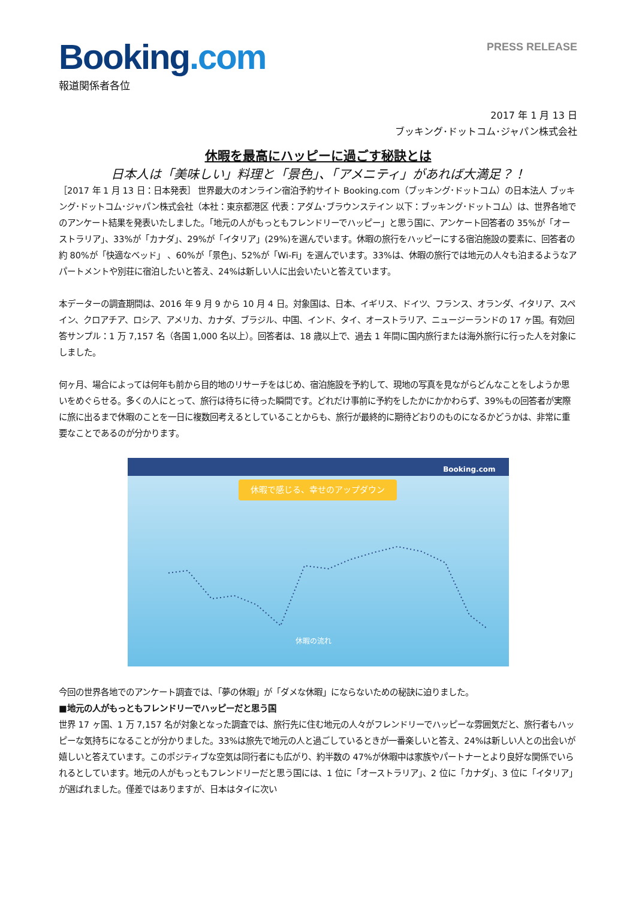Booking.com
PRESS RELEASE
報道関係者各位
2017 年 1 月 13 日
ブッキング･ドットコム･ジャパン株式会社
休暇を最高にハッピーに過ごす秘訣とは
日本人は「美味しい」料理と「景色」、「アメニティ」があれば大満足？！
［2017 年 1 月 13 日：日本発表］ 世界最大のオンライン宿泊予約サイト Booking.com（ブッキング･ドットコム）の日本法人 ブッキング･ドットコム･ジャパン株式会社（本社：東京都港区 代表：アダム･ブラウンステイン 以下：ブッキング･ドットコム）は、世界各地でのアンケート結果を発表いたしました。「地元の人がもっともフレンドリーでハッピー」と思う国に、アンケート回答者の 35%が「オーストラリア」、33%が「カナダ」、29%が「イタリア」(29%)を選んでいます。休暇の旅行をハッピーにする宿泊施設の要素に、回答者の約 80%が「快適なベッド」 、60%が「景色」、52%が「Wi-Fi」を選んでいます。33%は、休暇の旅行では地元の人々も泊まるようなアパートメントや別荘に宿泊したいと答え、24%は新しい人に出会いたいと答えています。
本データーの調査期間は、2016 年 9 月 9 から 10 月 4 日。対象国は、日本、イギリス、ドイツ、フランス、オランダ、イタリア、スペイン、クロアチア、ロシア、アメリカ、カナダ、ブラジル、中国、インド、タイ、オーストラリア、ニュージーランドの 17 ヶ国。有効回答サンプル：1 万 7,157 名（各国 1,000 名以上）。回答者は、18 歳以上で、過去 1 年間に国内旅行または海外旅行に行った人を対象にしました。
何ヶ月、場合によっては何年も前から目的地のリサーチをはじめ、宿泊施設を予約して、現地の写真を見ながらどんなことをしようか思いをめぐらせる。多くの人にとって、旅行は待ちに待った瞬間です。どれだけ事前に予約をしたかにかかわらず、39%もの回答者が実際に旅に出るまで休暇のことを一日に複数回考えるとしていることからも、旅行が最終的に期待どおりのものになるかどうかは、非常に重要なことであるのが分かります。
Booking.com
休暇で感じる、幸せのアップダウン
休暇の流れ
今回の世界各地でのアンケート調査では、「夢の休暇」が「ダメな休暇」にならないための秘訣に迫りました。
■地元の人がもっともフレンドリーでハッピーだと思う国
世界 17 ヶ国、1 万 7,157 名が対象となった調査では、旅行先に住む地元の人々がフレンドリーでハッピーな雰囲気だと、旅行者もハッピーな気持ちになることが分かりました。33%は旅先で地元の人と過ごしているときが一番楽しいと答え、24%は新しい人との出会いが嬉しいと答えています。このポジティブな空気は同行者にも広がり、約半数の 47%が休暇中は家族やパートナーとより良好な関係でいられるとしています。地元の人がもっともフレンドリーだと思う国には、1 位に「オーストラリア」、2 位に「カナダ」、3 位に「イタリア」が選ばれました。僅差ではありますが、日本はタイに次い